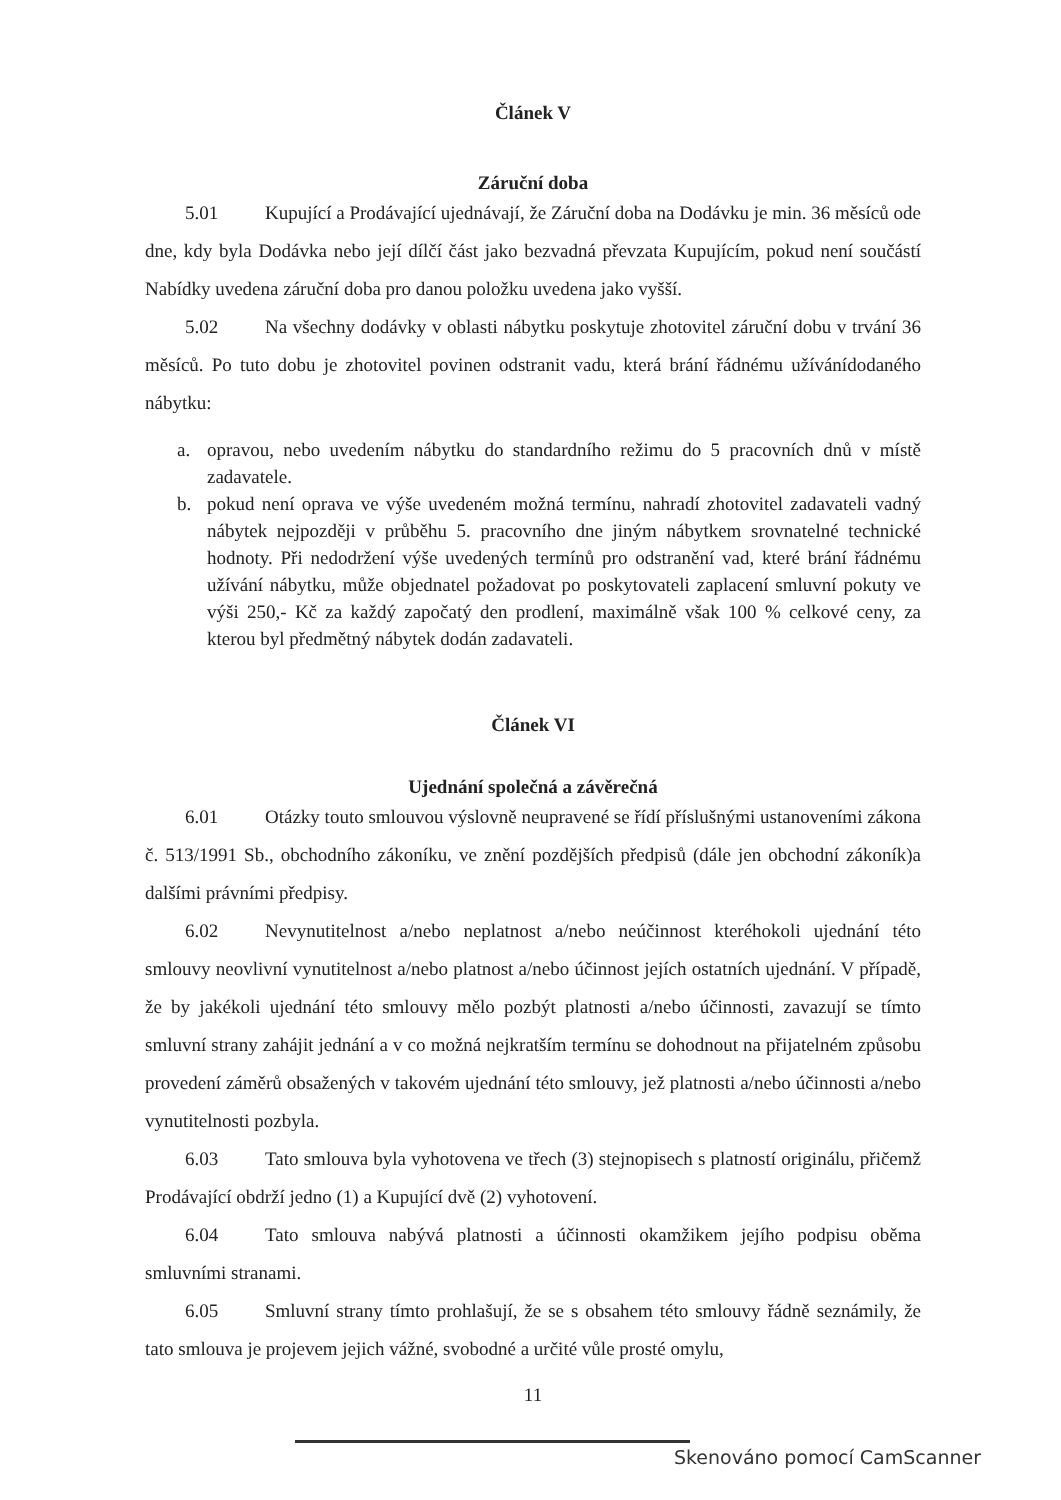Článek V
Záruční doba
5.01 Kupující a Prodávající ujednávají, že Záruční doba na Dodávku je min. 36 měsíců ode dne, kdy byla Dodávka nebo její dílčí část jako bezvadná převzata Kupujícím, pokud není součástí Nabídky uvedena záruční doba pro danou položku uvedena jako vyšší.
5.02 Na všechny dodávky v oblasti nábytku poskytuje zhotovitel záruční dobu v trvání 36 měsíců. Po tuto dobu je zhotovitel povinen odstranit vadu, která brání řádnému užívánídodaného nábytku:
a. opravou, nebo uvedením nábytku do standardního režimu do 5 pracovních dnů v místě zadavatele.
b. pokud není oprava ve výše uvedeném možná termínu, nahradí zhotovitel zadavateli vadný nábytek nejpozději v průběhu 5. pracovního dne jiným nábytkem srovnatelné technické hodnoty. Při nedodržení výše uvedených termínů pro odstranění vad, které brání řádnému užívání nábytku, může objednatel požadovat po poskytovateli zaplacení smluvní pokuty ve výši 250,- Kč za každý započatý den prodlení, maximálně však 100 % celkové ceny, za kterou byl předmětný nábytek dodán zadavateli.
Článek VI
Ujednání společná a závěrečná
6.01 Otázky touto smlouvou výslovně neupravené se řídí příslušnými ustanoveními zákona č. 513/1991 Sb., obchodního zákoníku, ve znění pozdějších předpisů (dále jen obchodní zákoník)a dalšími právními předpisy.
6.02 Nevynutitelnost a/nebo neplatnost a/nebo neúčinnost kteréhokoli ujednání této smlouvy neovlivní vynutitelnost a/nebo platnost a/nebo účinnost jejích ostatních ujednání. V případě, že by jakékoli ujednání této smlouvy mělo pozbýt platnosti a/nebo účinnosti, zavazují se tímto smluvní strany zahájit jednání a v co možná nejkratším termínu se dohodnout na přijatelném způsobu provedení záměrů obsažených v takovém ujednání této smlouvy, jež platnosti a/nebo účinnosti a/nebo vynutitelnosti pozbyla.
6.03 Tato smlouva byla vyhotovena ve třech (3) stejnopisech s platností originálu, přičemž Prodávající obdrží jedno (1) a Kupující dvě (2) vyhotovení.
6.04 Tato smlouva nabývá platnosti a účinnosti okamžikem jejího podpisu oběma smluvními stranami.
6.05 Smluvní strany tímto prohlašují, že se s obsahem této smlouvy řádně seznámily, že tato smlouva je projevem jejich vážné, svobodné a určité vůle prosté omylu,
11
Skenováno pomocí CamScanner